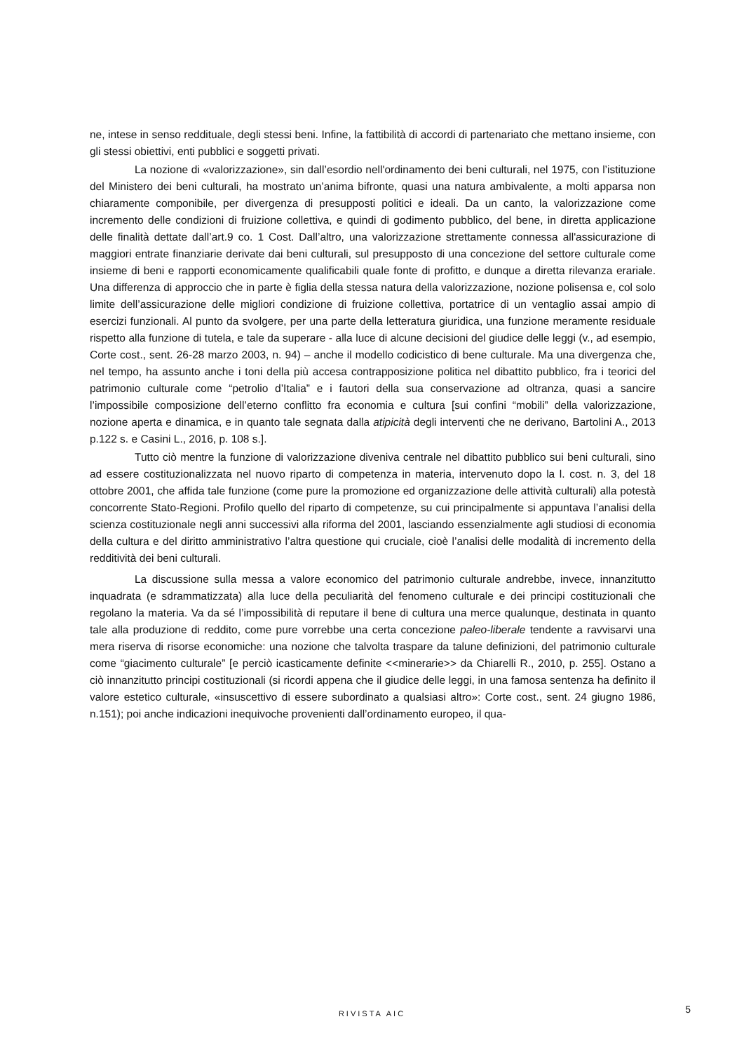ne, intese in senso reddituale, degli stessi beni. Infine, la fattibilità di accordi di partenariato che mettano insieme, con gli stessi obiettivi, enti pubblici e soggetti privati.
La nozione di «valorizzazione», sin dall’esordio nell'ordinamento dei beni culturali, nel 1975, con l’istituzione del Ministero dei beni culturali, ha mostrato un’anima bifronte, quasi una natura ambivalente, a molti apparsa non chiaramente componibile, per divergenza di presupposti politici e ideali. Da un canto, la valorizzazione come incremento delle condizioni di fruizione collettiva, e quindi di godimento pubblico, del bene, in diretta applicazione delle finalità dettate dall’art.9 co. 1 Cost. Dall’altro, una valorizzazione strettamente connessa all'assicurazione di maggiori entrate finanziarie derivate dai beni culturali, sul presupposto di una concezione del settore culturale come insieme di beni e rapporti economicamente qualificabili quale fonte di profitto, e dunque a diretta rilevanza erariale. Una differenza di approccio che in parte è figlia della stessa natura della valorizzazione, nozione polisensa e, col solo limite dell’assicurazione delle migliori condizione di fruizione collettiva, portatrice di un ventaglio assai ampio di esercizi funzionali. Al punto da svolgere, per una parte della letteratura giuridica, una funzione meramente residuale rispetto alla funzione di tutela, e tale da superare - alla luce di alcune decisioni del giudice delle leggi (v., ad esempio, Corte cost., sent. 26-28 marzo 2003, n. 94) – anche il modello codicistico di bene culturale. Ma una divergenza che, nel tempo, ha assunto anche i toni della più accesa contrapposizione politica nel dibattito pubblico, fra i teorici del patrimonio culturale come “petrolio d’Italia” e i fautori della sua conservazione ad oltranza, quasi a sancire l’impossibile composizione dell’eterno conflitto fra economia e cultura [sui confini “mobili” della valorizzazione, nozione aperta e dinamica, e in quanto tale segnata dalla atipicità degli interventi che ne derivano, Bartolini A., 2013 p.122 s. e Casini L., 2016, p. 108 s.].
Tutto ciò mentre la funzione di valorizzazione diveniva centrale nel dibattito pubblico sui beni culturali, sino ad essere costituzionalizzata nel nuovo riparto di competenza in materia, intervenuto dopo la l. cost. n. 3, del 18 ottobre 2001, che affida tale funzione (come pure la promozione ed organizzazione delle attività culturali) alla potestà concorrente Stato-Regioni. Profilo quello del riparto di competenze, su cui principalmente si appuntava l’analisi della scienza costituzionale negli anni successivi alla riforma del 2001, lasciando essenzialmente agli studiosi di economia della cultura e del diritto amministrativo l’altra questione qui cruciale, cioè l’analisi delle modalità di incremento della redditività dei beni culturali.
La discussione sulla messa a valore economico del patrimonio culturale andrebbe, invece, innanzitutto inquadrata (e sdrammatizzata) alla luce della peculiarità del fenomeno culturale e dei principi costituzionali che regolano la materia. Va da sé l’impossibilità di reputare il bene di cultura una merce qualunque, destinata in quanto tale alla produzione di reddito, come pure vorrebbe una certa concezione paleo-liberale tendente a ravvisarvi una mera riserva di risorse economiche: una nozione che talvolta traspare da talune definizioni, del patrimonio culturale come “giacimento culturale” [e perciò icasticamente definite <<minerarie>> da Chiarelli R., 2010, p. 255]. Ostano a ciò innanzitutto principi costituzionali (si ricordi appena che il giudice delle leggi, in una famosa sentenza ha definito il valore estetico culturale, «insuscettivo di essere subordinato a qualsiasi altro»: Corte cost., sent. 24 giugno 1986, n.151); poi anche indicazioni inequivoche provenienti dall’ordinamento europeo, il qua-
RIVISTA AIC
5